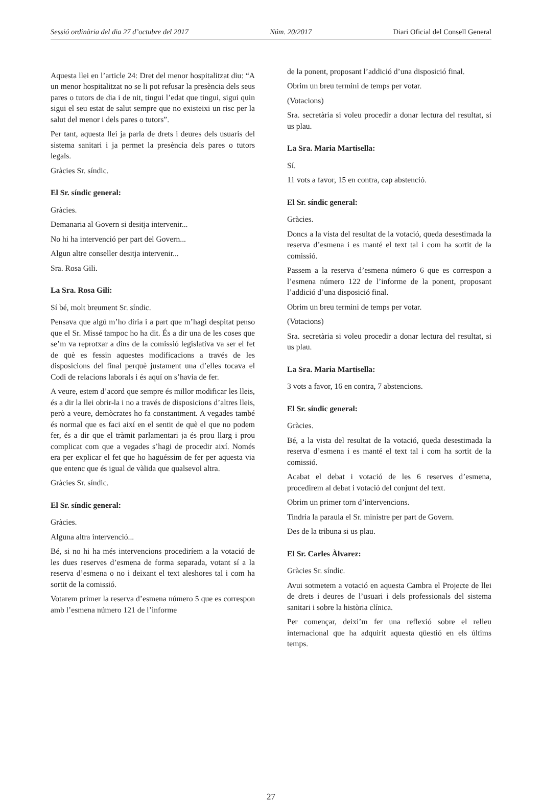Sessió ordinària del dia 27 d’octubre del 2017 Núm. 20/2017 Diari Oficial del Consell General
Aquesta llei en l’article 24: Dret del menor hospitalitzat diu: “A un menor hospitalitzat no se li pot refusar la presència dels seus pares o tutors de dia i de nit, tingui l’edat que tingui, sigui quin sigui el seu estat de salut sempre que no existeixi un risc per la salut del menor i dels pares o tutors”.
Per tant, aquesta llei ja parla de drets i deures dels usuaris del sistema sanitari i ja permet la presència dels pares o tutors legals.
Gràcies Sr. síndic.
El Sr. síndic general:
Gràcies.
Demanaria al Govern si desitja intervenir...
No hi ha intervenció per part del Govern...
Algun altre conseller desitja intervenir...
Sra. Rosa Gili.
La Sra. Rosa Gili:
Sí bé, molt breument Sr. síndic.
Pensava que algú m’ho diria i a part que m’hagi despitat penso que el Sr. Missé tampoc ho ha dit. És a dir una de les coses que se’m va reprotxar a dins de la comissió legislativa va ser el fet de què es fessin aquestes modificacions a través de les disposicions del final perquè justament una d’elles tocava el Codi de relacions laborals i és aquí on s’havia de fer.
A veure, estem d’acord que sempre és millor modificar les lleis, és a dir la llei obrir-la i no a través de disposicions d’altres lleis, però a veure, demòcrates ho fa constantment. A vegades també és normal que es faci així en el sentit de què el que no podem fer, és a dir que el tràmit parlamentari ja és prou llarg i prou complicat com que a vegades s’hagi de procedir així. Només era per explicar el fet que ho haguéssim de fer per aquesta via que entenc que és igual de vàlida que qualsevol altra.
Gràcies Sr. síndic.
El Sr. síndic general:
Gràcies.
Alguna altra intervenció...
Bé, si no hi ha més intervencions procediríem a la votació de les dues reserves d’esmena de forma separada, votant sí a la reserva d’esmena o no i deixant el text aleshores tal i com ha sortit de la comissió.
Votarem primer la reserva d’esmena número 5 que es correspon amb l’esmena número 121 de l’informe
de la ponent, proposant l’addició d’una disposició final.
Obrim un breu termini de temps per votar.
(Votacions)
Sra. secretària si voleu procedir a donar lectura del resultat, si us plau.
La Sra. Maria Martisella:
Sí.
11 vots a favor, 15 en contra, cap abstenció.
El Sr. síndic general:
Gràcies.
Doncs a la vista del resultat de la votació, queda desestimada la reserva d’esmena i es manté el text tal i com ha sortit de la comissió.
Passem a la reserva d’esmena número 6 que es correspon a l’esmena número 122 de l’informe de la ponent, proposant l’addició d’una disposició final.
Obrim un breu termini de temps per votar.
(Votacions)
Sra. secretària si voleu procedir a donar lectura del resultat, si us plau.
La Sra. Maria Martisella:
3 vots a favor, 16 en contra, 7 abstencions.
El Sr. síndic general:
Gràcies.
Bé, a la vista del resultat de la votació, queda desestimada la reserva d’esmena i es manté el text tal i com ha sortit de la comissió.
Acabat el debat i votació de les 6 reserves d’esmena, procedirem al debat i votació del conjunt del text.
Obrim un primer torn d’intervencions.
Tindria la paraula el Sr. ministre per part de Govern.
Des de la tribuna si us plau.
El Sr. Carles Àlvarez:
Gràcies Sr. síndic.
Avui sotmetem a votació en aquesta Cambra el Projecte de llei de drets i deures de l’usuari i dels professionals del sistema sanitari i sobre la història clínica.
Per començar, deixi’m fer una reflexió sobre el relleu internacional que ha adquirit aquesta qüestió en els últims temps.
27